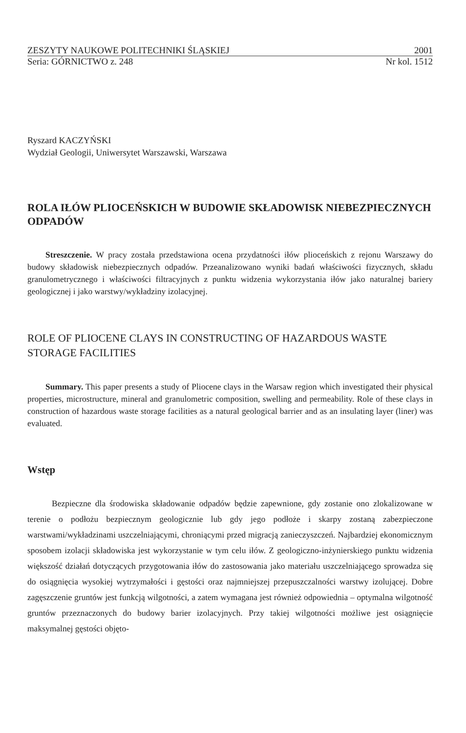ZESZYTY NAUKOWE POLITECHNIKI ŚLĄSKIEJ 2001
Seria: GÓRNICTWO z. 248 Nr kol. 1512
Ryszard KACZYŃSKI
Wydział Geologii, Uniwersytet Warszawski, Warszawa
ROLA IŁÓW PLIOCEŃSKICH W BUDOWIE SKŁADOWISK NIEBEZPIECZNYCH ODPADÓW
Streszczenie. W pracy została przedstawiona ocena przydatności iłów plioceńskich z rejonu Warszawy do budowy składowisk niebezpiecznych odpadów. Przeanalizowano wyniki badań właściwości fizycznych, składu granulometrycznego i właściwości filtracyjnych z punktu widzenia wykorzystania iłów jako naturalnej bariery geologicznej i jako warstwy/wykładziny izolacyjnej.
ROLE OF PLIOCENE CLAYS IN CONSTRUCTING OF HAZARDOUS WASTE STORAGE FACILITIES
Summary. This paper presents a study of Pliocene clays in the Warsaw region which investigated their physical properties, microstructure, mineral and granulometric composition, swelling and permeability. Role of these clays in construction of hazardous waste storage facilities as a natural geological barrier and as an insulating layer (liner) was evaluated.
Wstęp
Bezpieczne dla środowiska składowanie odpadów będzie zapewnione, gdy zostanie ono zlokalizowane w terenie o podłożu bezpiecznym geologicznie lub gdy jego podłoże i skarpy zostaną zabezpieczone warstwami/wykładzinami uszczelniającymi, chroniącymi przed migracją zanieczyszczeń. Najbardziej ekonomicznym sposobem izolacji składowiska jest wykorzystanie w tym celu iłów. Z geologiczno-inżynierskiego punktu widzenia większość działań dotyczących przygotowania iłów do zastosowania jako materiału uszczelniającego sprowadza się do osiągnięcia wysokiej wytrzymałości i gęstości oraz najmniejszej przepuszczalności warstwy izolującej. Dobre zagęszczenie gruntów jest funkcją wilgotności, a zatem wymagana jest również odpowiednia – optymalna wilgotność gruntów przeznaczonych do budowy barier izolacyjnych. Przy takiej wilgotności możliwe jest osiągnięcie maksymalnej gęstości objęto-